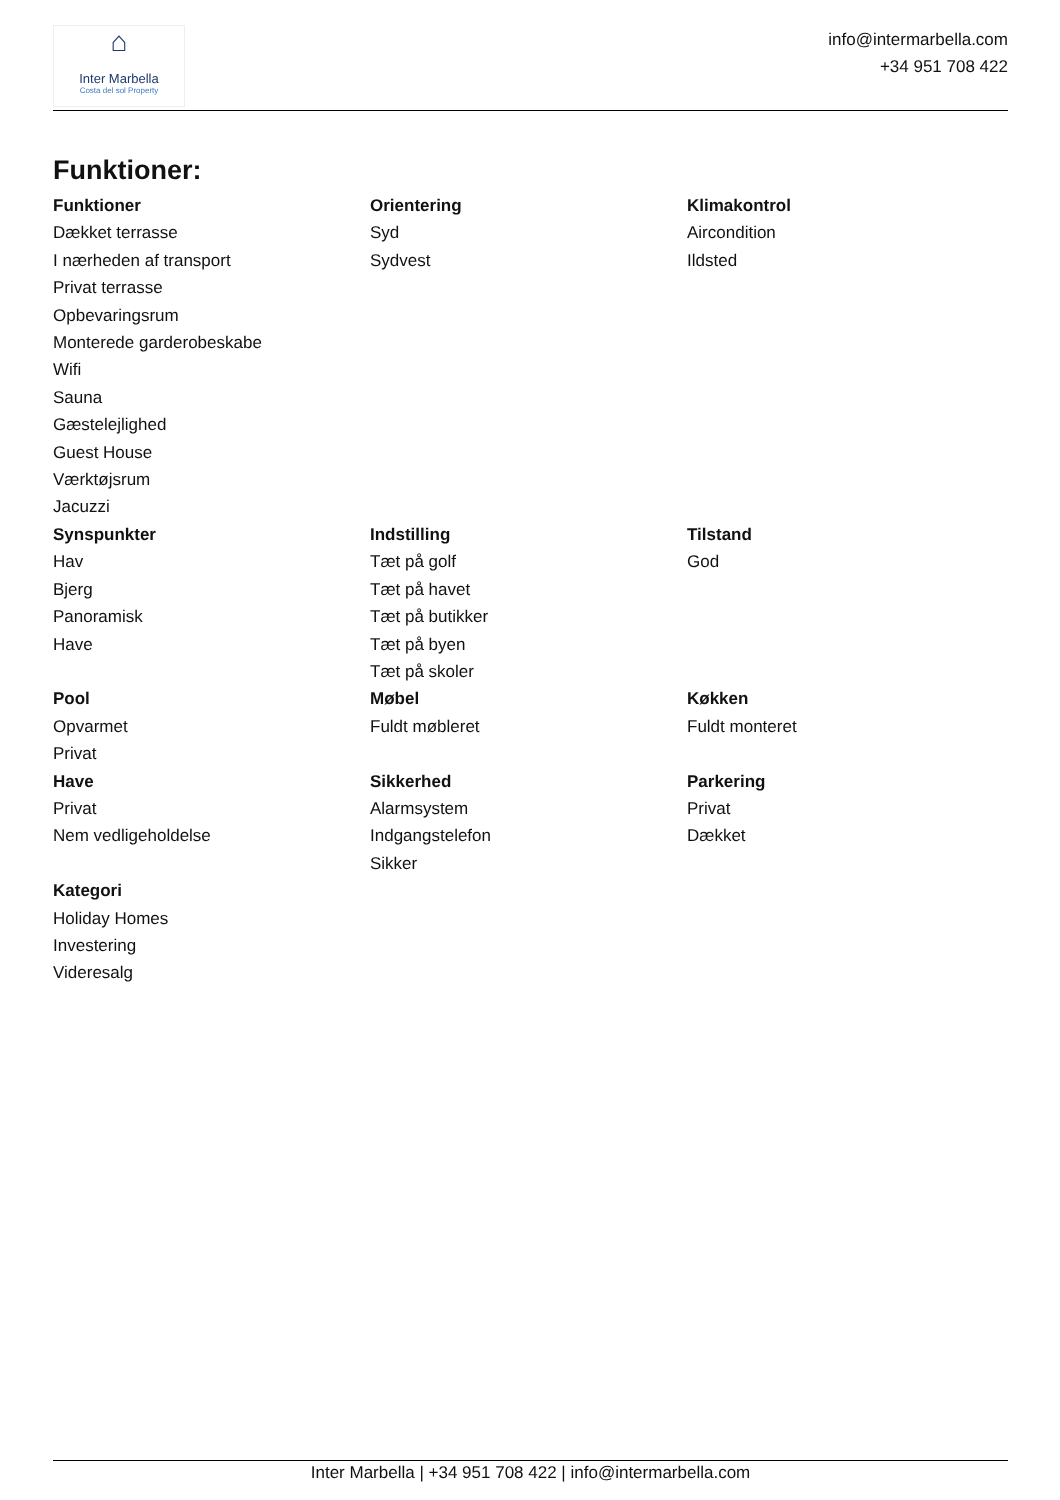⌂
Inter Marbella
Costa del sol Property
info@intermarbella.com
+34 951 708 422
Funktioner:
Funktioner
Dækket terrasse
I nærheden af transport
Privat terrasse
Opbevaringsrum
Monterede garderobeskabe
Wifi
Sauna
Gæstelejlighed
Guest House
Værktøjsrum
Jacuzzi
Orientering
Syd
Sydvest
Klimakontrol
Aircondition
Ildsted
Synspunkter
Hav
Bjerg
Panoramisk
Have
Indstilling
Tæt på golf
Tæt på havet
Tæt på butikker
Tæt på byen
Tæt på skoler
Tilstand
God
Pool
Opvarmet
Privat
Møbel
Fuldt møbleret
Køkken
Fuldt monteret
Have
Privat
Nem vedligeholdelse
Sikkerhed
Alarmsystem
Indgangstelefon
Sikker
Parkering
Privat
Dækket
Kategori
Holiday Homes
Investering
Videresalg
Inter Marbella | +34 951 708 422 | info@intermarbella.com